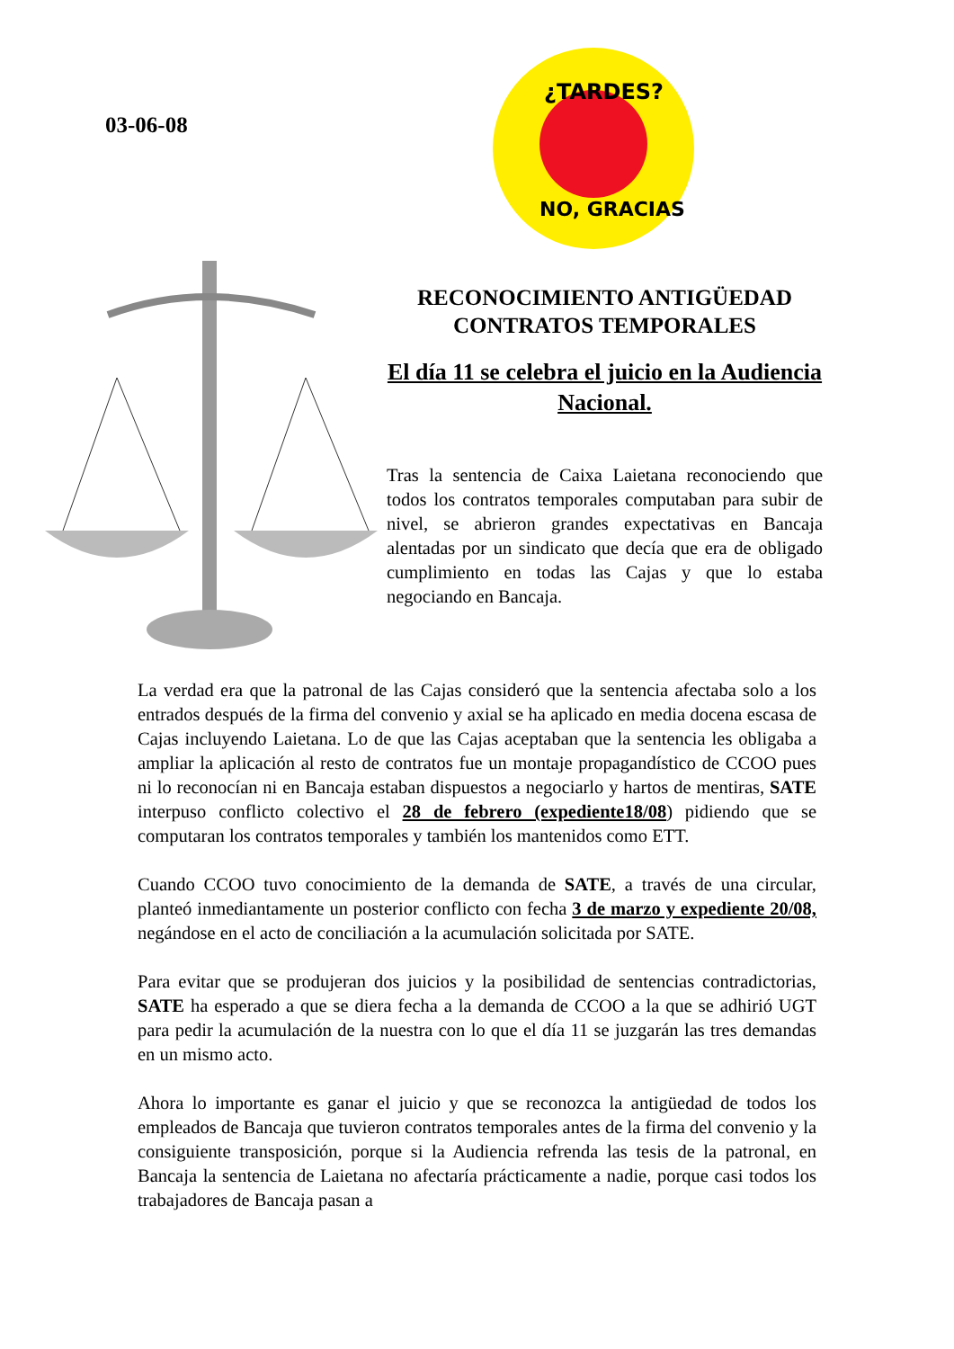03-06-08
¿TARDES?
NO, GRACIAS
RECONOCIMIENTO ANTIGÜEDAD
CONTRATOS TEMPORALES
El día 11 se celebra el juicio en la Audiencia Nacional.
Tras la sentencia de Caixa Laietana reconociendo que todos los contratos temporales computaban para subir de nivel, se abrieron grandes expectativas en Bancaja alentadas por un sindicato que decía que era de obligado cumplimiento en todas las Cajas y que lo estaba negociando en Bancaja.
La verdad era que la patronal de las Cajas consideró que la sentencia afectaba solo a los entrados después de la firma del convenio y axial se ha aplicado en media docena escasa de Cajas incluyendo Laietana. Lo de que las Cajas aceptaban que la sentencia les obligaba a ampliar la aplicación al resto de contratos fue un montaje propagandístico de CCOO pues ni lo reconocían ni en Bancaja estaban dispuestos a negociarlo y hartos de mentiras, SATE interpuso conflicto colectivo el 28 de febrero (expediente18/08) pidiendo que se computaran los contratos temporales y también los mantenidos como ETT.
Cuando CCOO tuvo conocimiento de la demanda de SATE, a través de una circular, planteó inmediantamente un posterior conflicto con fecha 3 de marzo y expediente 20/08, negándose en el acto de conciliación a la acumulación solicitada por SATE.
Para evitar que se produjeran dos juicios y la posibilidad de sentencias contradictorias, SATE ha esperado a que se diera fecha a la demanda de CCOO a la que se adhirió UGT para pedir la acumulación de la nuestra con lo que el día 11 se juzgarán las tres demandas en un mismo acto.
Ahora lo importante es ganar el juicio y que se reconozca la antigüedad de todos los empleados de Bancaja que tuvieron contratos temporales antes de la firma del convenio y la consiguiente transposición, porque si la Audiencia refrenda las tesis de la patronal, en Bancaja la sentencia de Laietana no afectaría prácticamente a nadie, porque casi todos los trabajadores de Bancaja pasan a